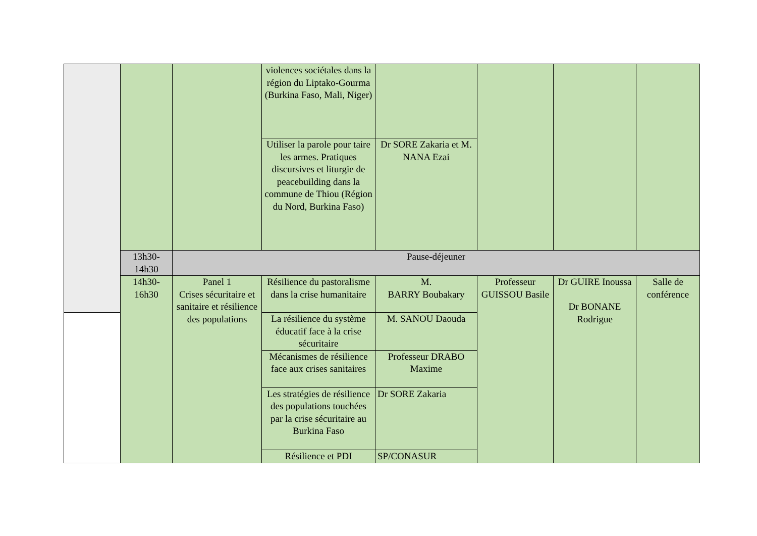| | | | violences sociétales dans la région du Liptako-Gourma (Burkina Faso, Mali, Niger) | | | | |
| | | | Utiliser la parole pour taire les armes. Pratiques discursives et liturgie de peacebuilding dans la commune de Thiou (Région du Nord, Burkina Faso) | Dr SORE Zakaria et M. NANA Ezai | | | |
| | 13h30-14h30 | Pause-déjeuner | | | | | |
| | 14h30-16h30 | Panel 1 Crises sécuritaire et sanitaire et résilience des populations | Résilience du pastoralisme dans la crise humanitaire | M. BARRY Boubakary | Professeur GUISSOU Basile | Dr GUIRE Inoussa Dr BONANE Rodrigue | Salle de conférence |
| | | | La résilience du système éducatif face à la crise sécuritaire | M. SANOU Daouda | | | |
| | | | Mécanismes de résilience face aux crises sanitaires | Professeur DRABO Maxime | | | |
| | | | Les stratégies de résilience des populations touchées par la crise sécuritaire au Burkina Faso | Dr SORE Zakaria | | | |
| | | | Résilience et PDI | SP/CONASUR | | | |